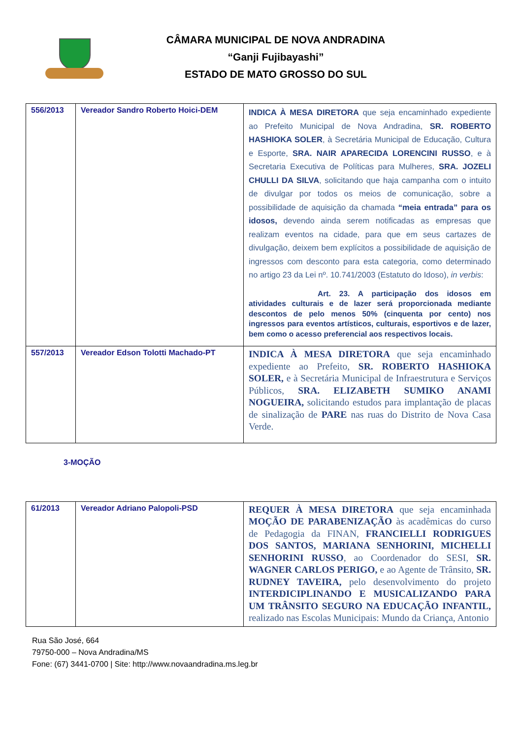CÂMARA MUNICIPAL DE NOVA ANDRADINA
“Ganji Fujibayashi”
ESTADO DE MATO GROSSO DO SUL
| 556/2013 | Vereador Sandro Roberto Hoici-DEM | INDICA À MESA DIRETORA que seja encaminhado expediente ao Prefeito Municipal de Nova Andradina, SR. ROBERTO HASHIOKA SOLER , à Secretária Municipal de Educação, Cultura e Esporte, SRA. NAIR APARECIDA LORENCINI RUSSO , e à Secretaria Executiva de Políticas para Mulheres, SRA. JOZELI CHULLI DA SILVA , solicitando que haja campanha com o intuito de divulgar por todos os meios de comunicação, sobre a possibilidade de aquisição da chamada “meia entrada” para os idosos, devendo ainda serem notificadas as empresas que realizam eventos na cidade, para que em seus cartazes de divulgação, deixem bem explícitos a possibilidade de aquisição de ingressos com desconto para esta categoria, como determinado no artigo 23 da Lei nº. 10.741/2003 (Estatuto do Idoso), in verbis : Art. 23. A participação dos idosos em atividades culturais e de lazer será proporcionada mediante descontos de pelo menos 50% (cinquenta por cento) nos ingressos para eventos artísticos, culturais, esportivos e de lazer, bem como o acesso preferencial aos respectivos locais. |
| 557/2013 | Vereador Edson Tolotti Machado-PT | INDICA À MESA DIRETORA que seja encaminhado expediente ao Prefeito, SR. ROBERTO HASHIOKA SOLER, e à Secretária Municipal de Infraestrutura e Serviços Públicos, SRA. ELIZABETH SUMIKO ANAMI NOGUEIRA, solicitando estudos para implantação de placas de sinalização de PARE nas ruas do Distrito de Nova Casa Verde. |
3-MOÇÃO
| 61/2013 | Vereador Adriano Palopoli-PSD | REQUER À MESA DIRETORA que seja encaminhada MOÇÃO DE PARABENIZAÇÃO às acadêmicas do curso de Pedagogia da FINAN, FRANCIELLI RODRIGUES DOS SANTOS, MARIANA SENHORINI, MICHELLI SENHORINI RUSSO , ao Coordenador do SESI, SR. WAGNER CARLOS PERIGO, e ao Agente de Trânsito, SR. RUDNEY TAVEIRA, pelo desenvolvimento do projeto INTERDICIPLINANDO E MUSICALIZANDO PARA UM TRÂNSITO SEGURO NA EDUCAÇÃO INFANTIL, realizado nas Escolas Municipais: Mundo da Criança, Antonio |
Rua São José, 664
79750-000 – Nova Andradina/MS
Fone: (67) 3441-0700 | Site: http://www.novaandradina.ms.leg.br